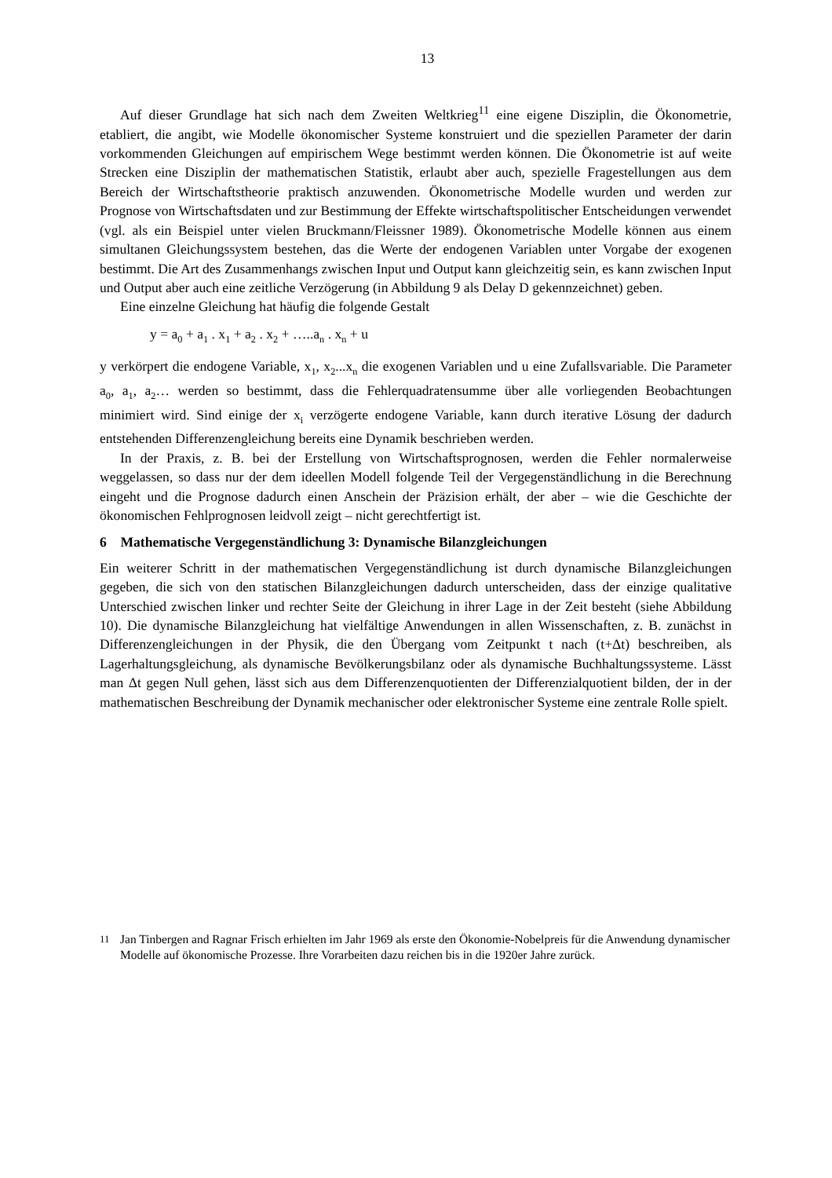13
Auf dieser Grundlage hat sich nach dem Zweiten Weltkrieg<sup>11</sup> eine eigene Disziplin, die Ökonometrie, etabliert, die angibt, wie Modelle ökonomischer Systeme konstruiert und die speziellen Parameter der darin vorkommenden Gleichungen auf empirischem Wege bestimmt werden können. Die Ökonometrie ist auf weite Strecken eine Disziplin der mathematischen Statistik, erlaubt aber auch, spezielle Fragestellungen aus dem Bereich der Wirtschaftstheorie praktisch anzuwenden. Ökonometrische Modelle wurden und werden zur Prognose von Wirtschaftsdaten und zur Bestimmung der Effekte wirtschaftspolitischer Entscheidungen verwendet (vgl. als ein Beispiel unter vielen Bruckmann/Fleissner 1989). Ökonometrische Modelle können aus einem simultanen Gleichungssystem bestehen, das die Werte der endogenen Variablen unter Vorgabe der exogenen bestimmt. Die Art des Zusammenhangs zwischen Input und Output kann gleichzeitig sein, es kann zwischen Input und Output aber auch eine zeitliche Verzögerung (in Abbildung 9 als Delay D gekennzeichnet) geben.
Eine einzelne Gleichung hat häufig die folgende Gestalt
y = a<sub>0</sub> + a<sub>1</sub> . x<sub>1</sub> + a<sub>2</sub> . x<sub>2</sub> + …..a<sub>n</sub> . x<sub>n</sub> + u
y verkörpert die endogene Variable, x<sub>1</sub>, x<sub>2</sub>...x<sub>n</sub> die exogenen Variablen und u eine Zufallsvariable. Die Parameter a<sub>0</sub>, a<sub>1</sub>, a<sub>2</sub>… werden so bestimmt, dass die Fehlerquadratensumme über alle vorliegenden Beobachtungen minimiert wird. Sind einige der x<sub>i</sub> verzögerte endogene Variable, kann durch iterative Lösung der dadurch entstehenden Differenzengleichung bereits eine Dynamik beschrieben werden.
In der Praxis, z. B. bei der Erstellung von Wirtschaftsprognosen, werden die Fehler normalerweise weggelassen, so dass nur der dem ideellen Modell folgende Teil der Vergegenständlichung in die Berechnung eingeht und die Prognose dadurch einen Anschein der Präzision erhält, der aber – wie die Geschichte der ökonomischen Fehlprognosen leidvoll zeigt – nicht gerechtfertigt ist.
6 Mathematische Vergegenständlichung 3: Dynamische Bilanzgleichungen
Ein weiterer Schritt in der mathematischen Vergegenständlichung ist durch dynamische Bilanzgleichungen gegeben, die sich von den statischen Bilanzgleichungen dadurch unterscheiden, dass der einzige qualitative Unterschied zwischen linker und rechter Seite der Gleichung in ihrer Lage in der Zeit besteht (siehe Abbildung 10). Die dynamische Bilanzgleichung hat vielfältige Anwendungen in allen Wissenschaften, z. B. zunächst in Differenzengleichungen in der Physik, die den Übergang vom Zeitpunkt t nach (t+Δt) beschreiben, als Lagerhaltungsgleichung, als dynamische Bevölkerungsbilanz oder als dynamische Buchhaltungssysteme. Lässt man Δt gegen Null gehen, lässt sich aus dem Differenzenquotienten der Differenzialquotient bilden, der in der mathematischen Beschreibung der Dynamik mechanischer oder elektronischer Systeme eine zentrale Rolle spielt.
<sup>11</sup> Jan Tinbergen and Ragnar Frisch erhielten im Jahr 1969 als erste den Ökonomie-Nobelpreis für die Anwendung dynamischer Modelle auf ökonomische Prozesse. Ihre Vorarbeiten dazu reichen bis in die 1920er Jahre zurück.